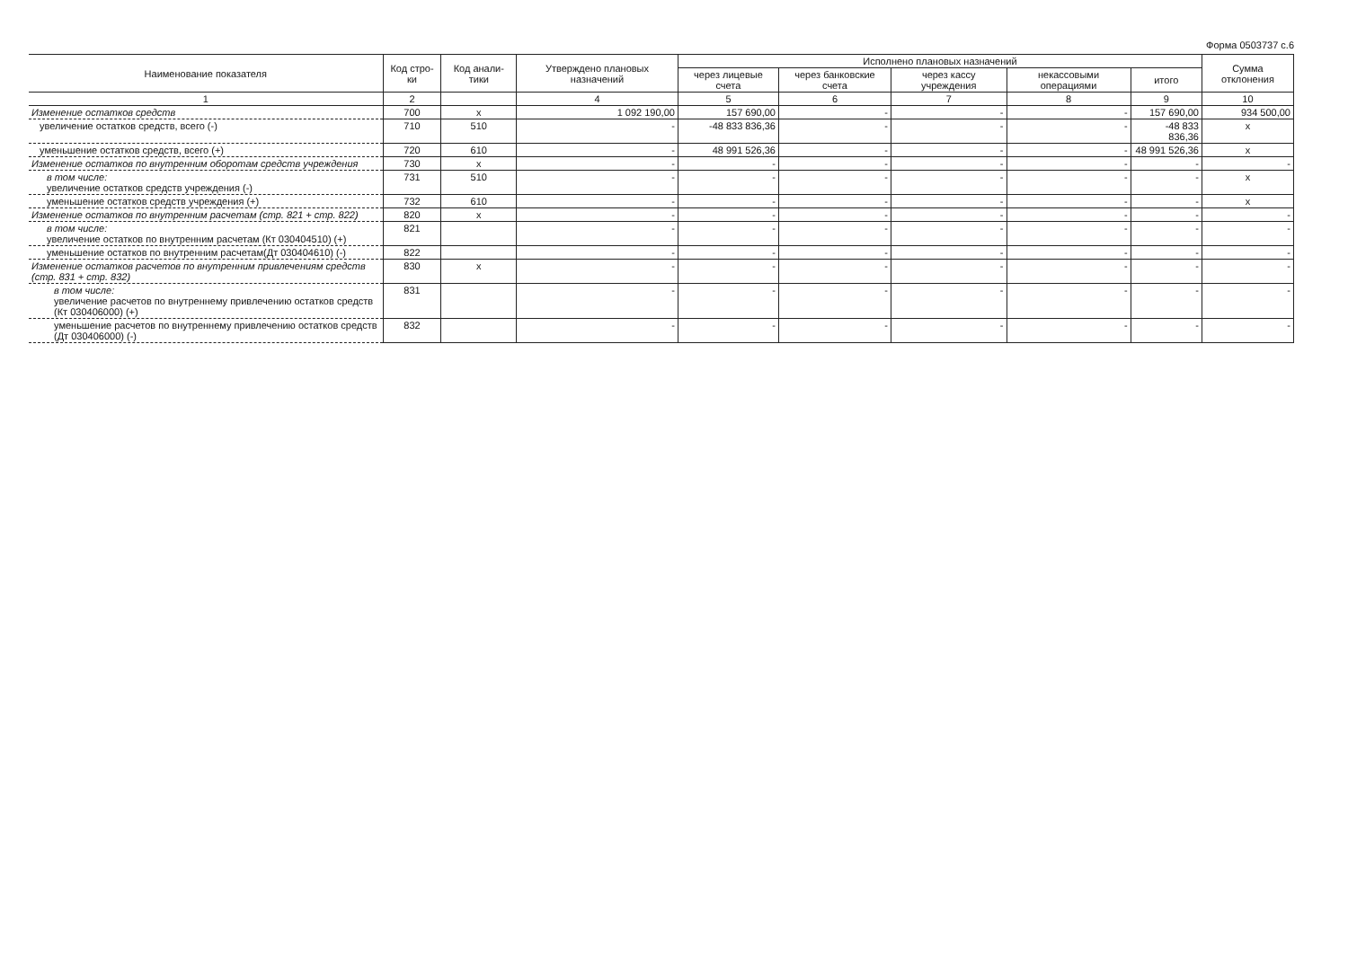Форма 0503737 с.6
| Наименование показателя | Код стро-ки | Код анали-тики | Утверждено плановых назначений | Исполнено плановых назначений | | | | | Сумма отклонения |
| --- | --- | --- | --- | --- | --- | --- | --- | --- | --- |
| | | | | через лицевые счета | через банковские счета | через кассу учреждения | некассовыми операциями | итого | |
| 1 | 2 | | 4 | 5 | 6 | 7 | 8 | 9 | 10 |
| Изменение остатков средств | 700 | x | 1 092 190,00 | 157 690,00 | - | - | - | 157 690,00 | 934 500,00 |
| увеличение остатков средств, всего (-) | 710 | 510 | - | -48 833 836,36 | - | - | - | -48 833 836,36 | x |
| уменьшение остатков средств, всего (+) | 720 | 610 | - | 48 991 526,36 | - | - | - | 48 991 526,36 | x |
| Изменение остатков по внутренним оборотам средств учреждения | 730 | x | - | - | - | - | - | - | - |
| в том числе: увеличение остатков средств учреждения (-) | 731 | 510 | - | - | - | - | - | - | x |
| уменьшение остатков средств учреждения (+) | 732 | 610 | - | - | - | - | - | - | x |
| Изменение остатков по внутренним расчетам (стр. 821 + стр. 822) | 820 | x | - | - | - | - | - | - | - |
| в том числе: увеличение остатков по внутренним расчетам (Кт 030404510) (+) | 821 | | - | - | - | - | - | - | - |
| уменьшение остатков по внутренним расчетам(Дт 030404610) (-) | 822 | | - | - | - | - | - | - | - |
| Изменение остатков расчетов по внутренним привлечениям средств (стр. 831 + стр. 832) | 830 | x | - | - | - | - | - | - | - |
| в том числе: увеличение расчетов по внутреннему привлечению остатков средств (Кт 030406000) (+) | 831 | | - | - | - | - | - | - | - |
| уменьшение расчетов по внутреннему привлечению остатков средств (Дт 030406000) (-) | 832 | | - | - | - | - | - | - | - |